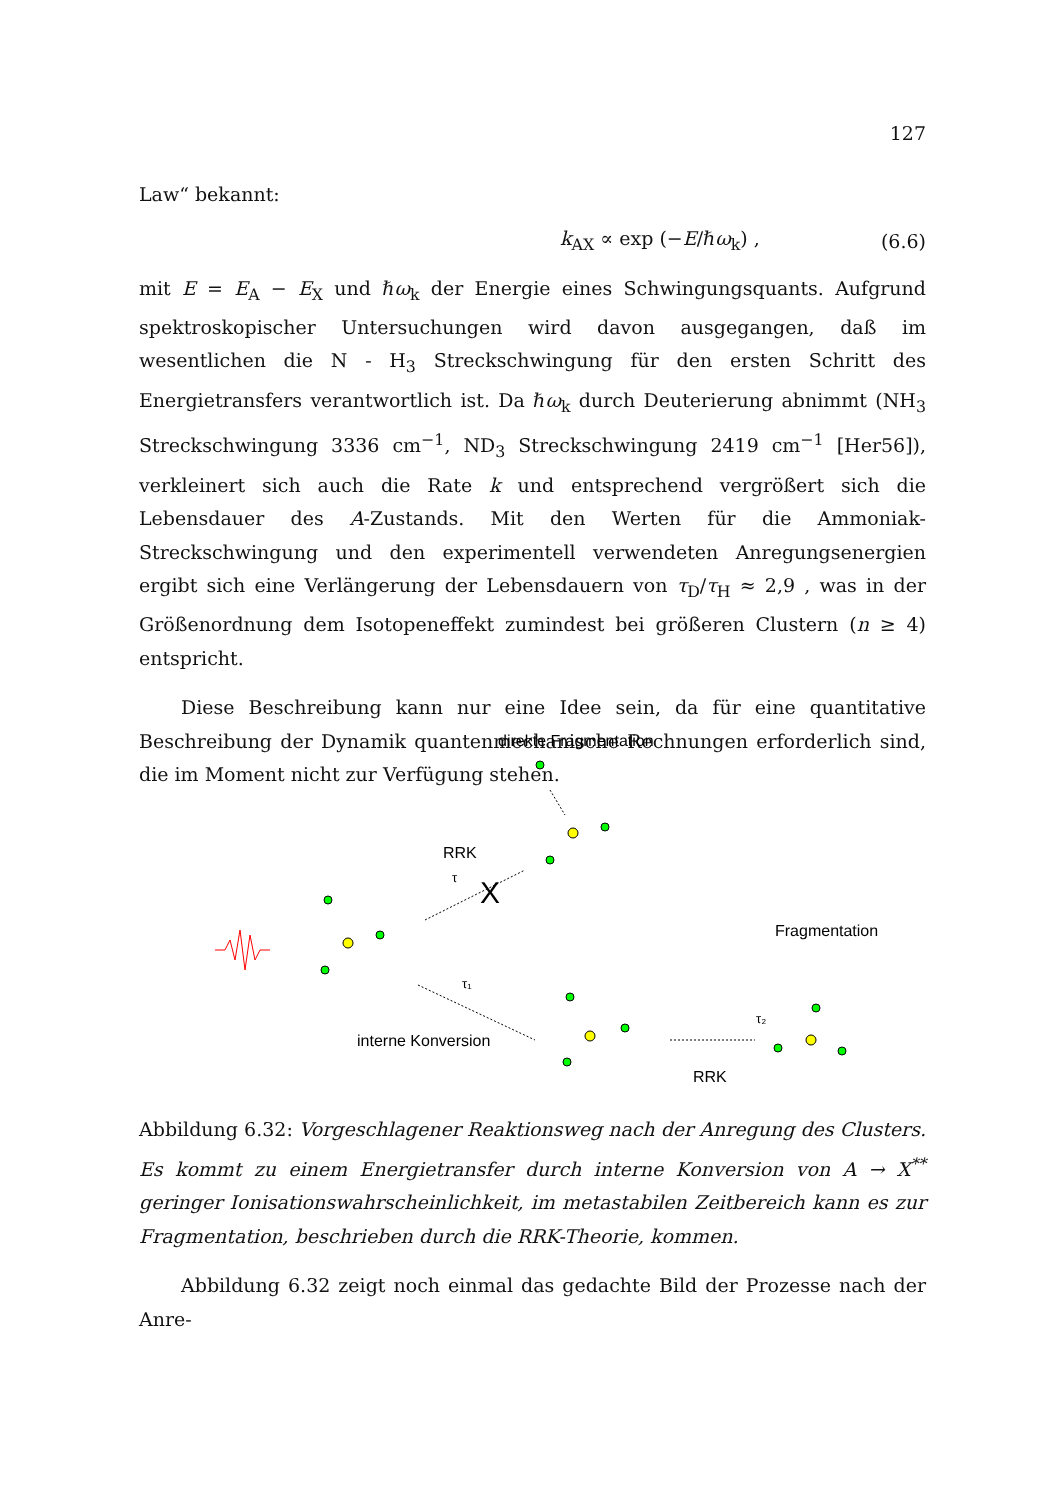127
Law“ bekannt:
k<sub>AX</sub> ∝ exp (−E/ℏω<sub>k</sub>) , (6.6)
mit E = E<sub>A</sub> − E<sub>X</sub> und ℏω<sub>k</sub> der Energie eines Schwingungsquants. Aufgrund spektroskopischer Untersuchungen wird davon ausgegangen, daß im wesentlichen die N - H<sub>3</sub> Streckschwingung für den ersten Schritt des Energietransfers verantwortlich ist. Da ℏω<sub>k</sub> durch Deuterierung abnimmt (NH<sub>3</sub> Streckschwingung 3336 cm<sup>−1</sup>, ND<sub>3</sub> Streckschwingung 2419 cm<sup>−1</sup> [Her56]), verkleinert sich auch die Rate k und entsprechend vergrößert sich die Lebensdauer des A-Zustands. Mit den Werten für die Ammoniak-Streckschwingung und den experimentell verwendeten Anregungsenergien ergibt sich eine Verlängerung der Lebensdauern von τ<sub>D</sub>/τ<sub>H</sub> ≈ 2,9 , was in der Größenordnung dem Isotopeneffekt zumindest bei größeren Clustern (n ≥ 4) entspricht.
Diese Beschreibung kann nur eine Idee sein, da für eine quantitative Beschreibung der Dynamik quantenmechanische Rechnungen erforderlich sind, die im Moment nicht zur Verfügung stehen.
direkte Fragmentation
RRK
τ
Fragmentation
τ₁
τ₂
interne Konversion
RRK
X
Abbildung 6.32: Vorgeschlagener Reaktionsweg nach der Anregung des Clusters. Es kommt zu einem Energietransfer durch interne Konversion von A → X<sup>**</sup> geringer Ionisationswahrscheinlichkeit, im metastabilen Zeitbereich kann es zur Fragmentation, beschrieben durch die RRK-Theorie, kommen.
Abbildung 6.32 zeigt noch einmal das gedachte Bild der Prozesse nach der Anre-